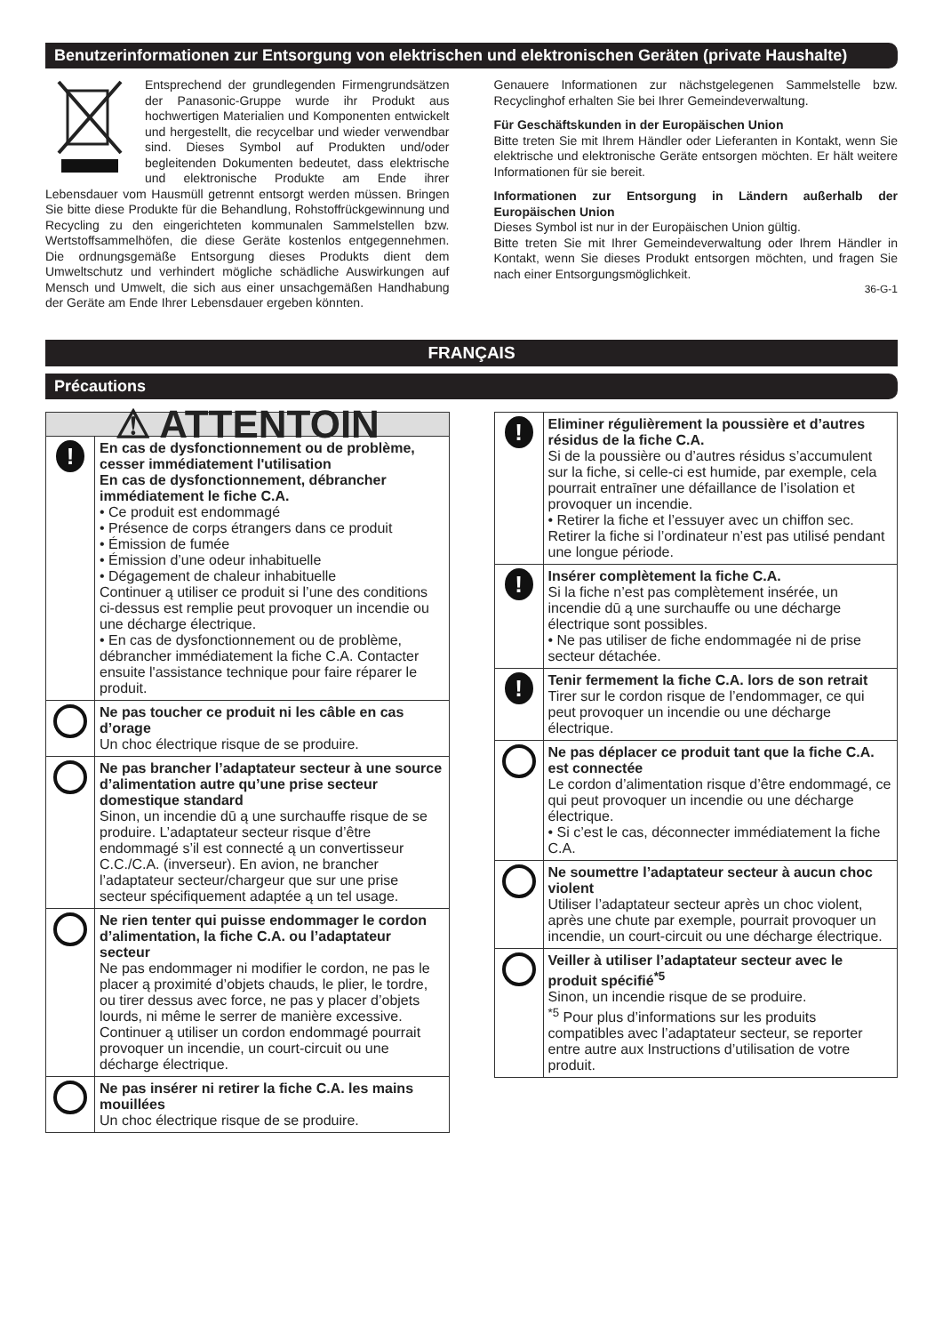Benutzerinformationen zur Entsorgung von elektrischen und elektronischen Geräten (private Haushalte)
Entsprechend der grundlegenden Firmengrundsätzen der Panasonic-Gruppe wurde ihr Produkt aus hochwertigen Materialien und Komponenten entwickelt und hergestellt, die recycelbar und wieder verwendbar sind. Dieses Symbol auf Produkten und/oder begleitenden Dokumenten bedeutet, dass elektrische und elektronische Produkte am Ende ihrer Lebensdauer vom Hausmüll getrennt entsorgt werden müssen. Bringen Sie bitte diese Produkte für die Behandlung, Rohstoffrückgewinnung und Recycling zu den eingerichteten kommunalen Sammelstellen bzw. Wertstoffsammelhöfen, die diese Geräte kostenlos entgegennehmen. Die ordnungsgemäße Entsorgung dieses Produkts dient dem Umweltschutz und verhindert mögliche schädliche Auswirkungen auf Mensch und Umwelt, die sich aus einer unsachgemäßen Handhabung der Geräte am Ende Ihrer Lebensdauer ergeben könnten.
Genauere Informationen zur nächstgelegenen Sammelstelle bzw. Recyclinghof erhalten Sie bei Ihrer Gemeindeverwaltung.
Für Geschäftskunden in der Europäischen Union
Bitte treten Sie mit Ihrem Händler oder Lieferanten in Kontakt, wenn Sie elektrische und elektronische Geräte entsorgen möchten. Er hält weitere Informationen für sie bereit.
Informationen zur Entsorgung in Ländern außerhalb der Europäischen Union
Dieses Symbol ist nur in der Europäischen Union gültig.
Bitte treten Sie mit Ihrer Gemeindeverwaltung oder Ihrem Händler in Kontakt, wenn Sie dieses Produkt entsorgen möchten, und fragen Sie nach einer Entsorgungsmöglichkeit.
36-G-1
FRANÇAIS
Précautions
| ⚠ ATTENTOIN | |
| ! | En cas de dysfonctionnement ou de problème, cesser immédiatement l'utilisation En cas de dysfonctionnement, débrancher immédiatement le fiche C.A. • Ce produit est endommagé • Présence de corps étrangers dans ce produit • Émission de fumée • Émission d’une odeur inhabituelle • Dégagement de chaleur inhabituelle Continuer ą utiliser ce produit si l’une des conditions ci-dessus est remplie peut provoquer un incendie ou une décharge électrique. • En cas de dysfonctionnement ou de problème, débrancher immédiatement la fiche C.A. Contacter ensuite l'assistance technique pour faire réparer le produit. |
| | Ne pas toucher ce produit ni les câble en cas d’orage Un choc électrique risque de se produire. |
| | Ne pas brancher l’adaptateur secteur à une source d’alimentation autre qu’une prise secteur domestique standard Sinon, un incendie dū ą une surchauffe risque de se produire. L’adaptateur secteur risque d’être endommagé s’il est connecté ą un convertisseur C.C./C.A. (inverseur). En avion, ne brancher l’adaptateur secteur/chargeur que sur une prise secteur spécifiquement adaptée ą un tel usage. |
| | Ne rien tenter qui puisse endommager le cordon d’alimentation, la fiche C.A. ou l’adaptateur secteur Ne pas endommager ni modifier le cordon, ne pas le placer ą proximité d’objets chauds, le plier, le tordre, ou tirer dessus avec force, ne pas y placer d’objets lourds, ni même le serrer de manière excessive. Continuer ą utiliser un cordon endommagé pourrait provoquer un incendie, un court-circuit ou une décharge électrique. |
| | Ne pas insérer ni retirer la fiche C.A. les mains mouillées Un choc électrique risque de se produire. |
| ! | Eliminer régulièrement la poussière et d’autres résidus de la fiche C.A. Si de la poussière ou d’autres résidus s’accumulent sur la fiche, si celle-ci est humide, par exemple, cela pourrait entraīner une défaillance de l’isolation et provoquer un incendie. • Retirer la fiche et l’essuyer avec un chiffon sec. Retirer la fiche si l’ordinateur n’est pas utilisé pendant une longue période. |
| ! | Insérer complètement la fiche C.A. Si la fiche n’est pas complètement insérée, un incendie dū ą une surchauffe ou une décharge électrique sont possibles. • Ne pas utiliser de fiche endommagée ni de prise secteur détachée. |
| ! | Tenir fermement la fiche C.A. lors de son retrait Tirer sur le cordon risque de l’endommager, ce qui peut provoquer un incendie ou une décharge électrique. |
| | Ne pas déplacer ce produit tant que la fiche C.A. est connectée Le cordon d’alimentation risque d’être endommagé, ce qui peut provoquer un incendie ou une décharge électrique. • Si c’est le cas, déconnecter immédiatement la fiche C.A. |
| | Ne soumettre l’adaptateur secteur à aucun choc violent Utiliser l’adaptateur secteur après un choc violent, après une chute par exemple, pourrait provoquer un incendie, un court-circuit ou une décharge électrique. |
| | Veiller à utiliser l’adaptateur secteur avec le produit spécifié<sup>*5</sup> Sinon, un incendie risque de se produire. <sup>*5</sup> Pour plus d’informations sur les produits compatibles avec l’adaptateur secteur, se reporter entre autre aux Instructions d’utilisation de votre produit. |